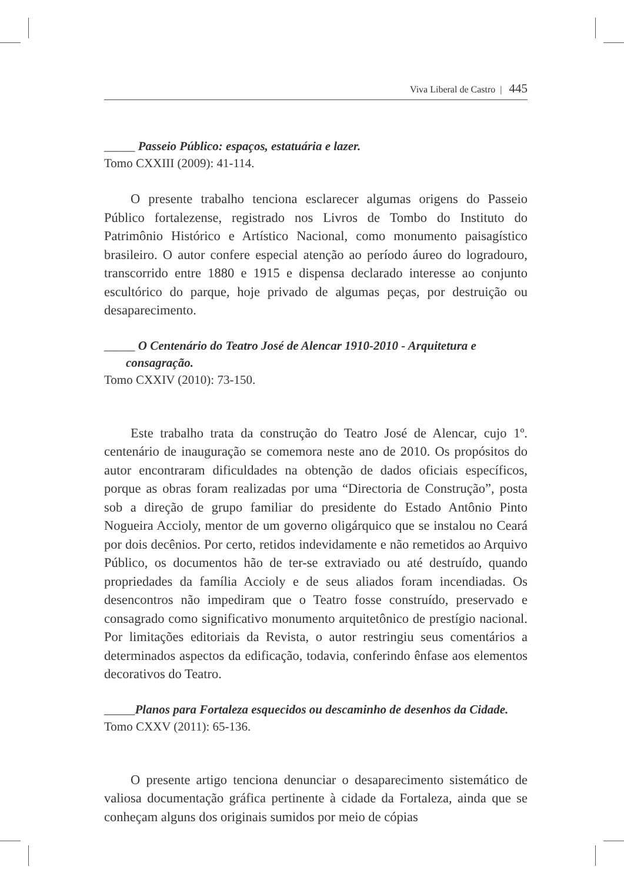Viva Liberal de Castro | 445
_____ Passeio Público: espaços, estatuária e lazer.
Tomo CXXIII (2009): 41-114.
O presente trabalho tenciona esclarecer algumas origens do Passeio Público fortalezense, registrado nos Livros de Tombo do Instituto do Patrimônio Histórico e Artístico Nacional, como monumento paisagístico brasileiro. O autor confere especial atenção ao período áureo do logradouro, transcorrido entre 1880 e 1915 e dispensa declarado interesse ao conjunto escultórico do parque, hoje privado de algumas peças, por destruição ou desaparecimento.
_____ O Centenário do Teatro José de Alencar 1910-2010 - Arquitetura e
consagração.
Tomo CXXIV (2010): 73-150.
Este trabalho trata da construção do Teatro José de Alencar, cujo 1º. centenário de inauguração se comemora neste ano de 2010. Os propósitos do autor encontraram dificuldades na obtenção de dados oficiais específicos, porque as obras foram realizadas por uma “Directoria de Construção”, posta sob a direção de grupo familiar do presidente do Estado Antônio Pinto Nogueira Accioly, mentor de um governo oligárquico que se instalou no Ceará por dois decênios. Por certo, retidos indevidamente e não remetidos ao Arquivo Público, os documentos hão de ter-se extraviado ou até destruído, quando propriedades da família Accioly e de seus aliados foram incendiadas. Os desencontros não impediram que o Teatro fosse construído, preservado e consagrado como significativo monumento arquitetônico de prestígio nacional. Por limitações editoriais da Revista, o autor restringiu seus comentários a determinados aspectos da edificação, todavia, conferindo ênfase aos elementos decorativos do Teatro.
_____Planos para Fortaleza esquecidos ou descaminho de desenhos da Cidade.
Tomo CXXV (2011): 65-136.
O presente artigo tenciona denunciar o desaparecimento sistemático de valiosa documentação gráfica pertinente à cidade da Fortaleza, ainda que se conheçam alguns dos originais sumidos por meio de cópias